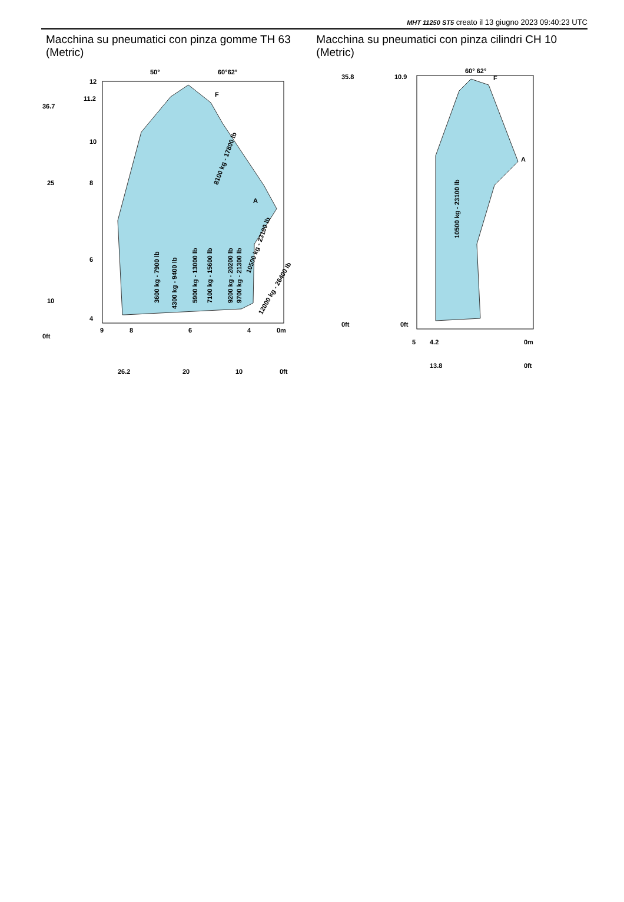MHT 11250 ST5 creato il 13 giugno 2023 09:40:23 UTC
Macchina su pneumatici con pinza gomme TH 63 (Metric) Macchina su pneumatici con pinza cilindri CH 10 (Metric)
50°
60°62°
12
11.2
10
8
6
4
0ft
36.7
25
10
9
8
6
4
0m
26.2
20
10
0ft
F
A
3600 kg - 7900 lb
4300 kg - 9400 lb
5900 kg - 13000 lb
7100 kg - 15600 lb
9200 kg - 20200 lb
9700 kg - 21300 lb
8100 kg - 17800 lb
10500 kg - 23100 lb
12000 kg - 26400 lb
60° 62°
F
A
10.9
0ft
0ft
35.8
5
4.2
0m
13.8
0ft
10500 kg - 23100 lb